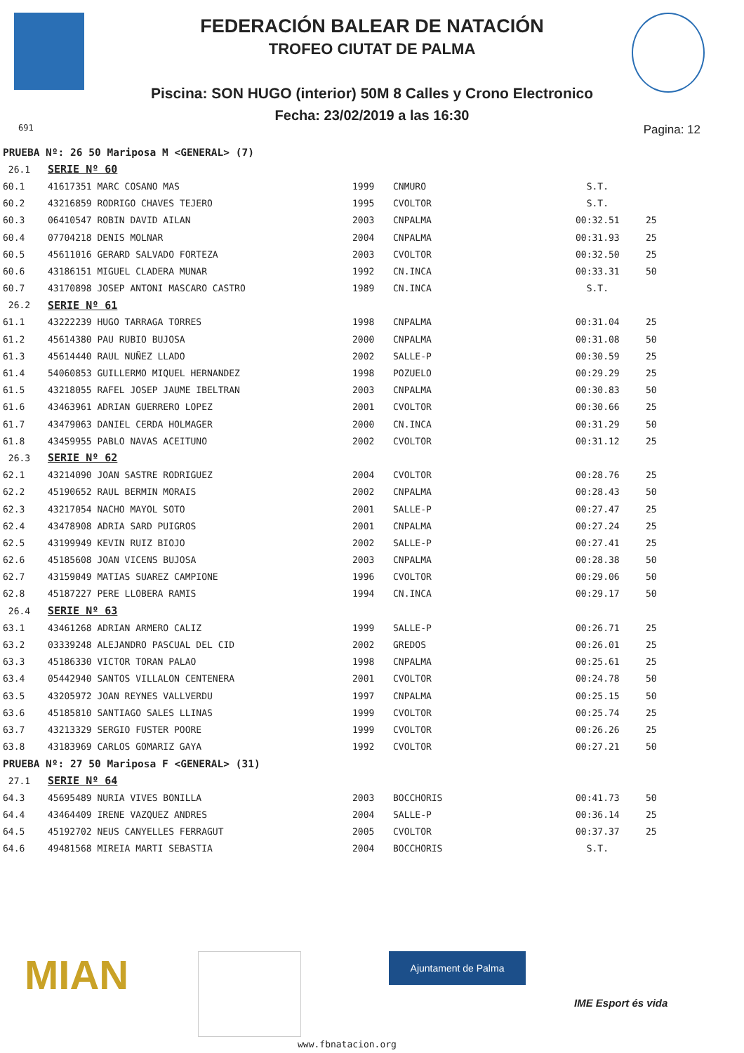FEDERACIÓN BALEAR DE NATACIÓN
TROFEO CIUTAT DE PALMA
Piscina: SON HUGO (interior) 50M 8 Calles y Crono Electronico
Fecha: 23/02/2019 a las 16:30
691 Pagina: 12
| PRUEBA Nº: 26 50 Mariposa M <GENERAL> (7) | | | | | |
| 26.1 | SERIE Nº 60 | | | | |
| 60.1 | 41617351 MARC COSANO MAS | 1999 | CNMURO | S.T. | |
| 60.2 | 43216859 RODRIGO CHAVES TEJERO | 1995 | CVOLTOR | S.T. | |
| 60.3 | 06410547 ROBIN DAVID AILAN | 2003 | CNPALMA | 00:32.51 | 25 |
| 60.4 | 07704218 DENIS MOLNAR | 2004 | CNPALMA | 00:31.93 | 25 |
| 60.5 | 45611016 GERARD SALVADO FORTEZA | 2003 | CVOLTOR | 00:32.50 | 25 |
| 60.6 | 43186151 MIGUEL CLADERA MUNAR | 1992 | CN.INCA | 00:33.31 | 50 |
| 60.7 | 43170898 JOSEP ANTONI MASCARO CASTRO | 1989 | CN.INCA | S.T. | |
| 26.2 | SERIE Nº 61 | | | | |
| 61.1 | 43222239 HUGO TARRAGA TORRES | 1998 | CNPALMA | 00:31.04 | 25 |
| 61.2 | 45614380 PAU RUBIO BUJOSA | 2000 | CNPALMA | 00:31.08 | 50 |
| 61.3 | 45614440 RAUL NUÑEZ LLADO | 2002 | SALLE-P | 00:30.59 | 25 |
| 61.4 | 54060853 GUILLERMO MIQUEL HERNANDEZ | 1998 | POZUELO | 00:29.29 | 25 |
| 61.5 | 43218055 RAFEL JOSEP JAUME IBELTRAN | 2003 | CNPALMA | 00:30.83 | 50 |
| 61.6 | 43463961 ADRIAN GUERRERO LOPEZ | 2001 | CVOLTOR | 00:30.66 | 25 |
| 61.7 | 43479063 DANIEL CERDA HOLMAGER | 2000 | CN.INCA | 00:31.29 | 50 |
| 61.8 | 43459955 PABLO NAVAS ACEITUNO | 2002 | CVOLTOR | 00:31.12 | 25 |
| 26.3 | SERIE Nº 62 | | | | |
| 62.1 | 43214090 JOAN SASTRE RODRIGUEZ | 2004 | CVOLTOR | 00:28.76 | 25 |
| 62.2 | 45190652 RAUL BERMIN MORAIS | 2002 | CNPALMA | 00:28.43 | 50 |
| 62.3 | 43217054 NACHO MAYOL SOTO | 2001 | SALLE-P | 00:27.47 | 25 |
| 62.4 | 43478908 ADRIA SARD PUIGROS | 2001 | CNPALMA | 00:27.24 | 25 |
| 62.5 | 43199949 KEVIN RUIZ BIOJO | 2002 | SALLE-P | 00:27.41 | 25 |
| 62.6 | 45185608 JOAN VICENS BUJOSA | 2003 | CNPALMA | 00:28.38 | 50 |
| 62.7 | 43159049 MATIAS SUAREZ CAMPIONE | 1996 | CVOLTOR | 00:29.06 | 50 |
| 62.8 | 45187227 PERE LLOBERA RAMIS | 1994 | CN.INCA | 00:29.17 | 50 |
| 26.4 | SERIE Nº 63 | | | | |
| 63.1 | 43461268 ADRIAN ARMERO CALIZ | 1999 | SALLE-P | 00:26.71 | 25 |
| 63.2 | 03339248 ALEJANDRO PASCUAL DEL CID | 2002 | GREDOS | 00:26.01 | 25 |
| 63.3 | 45186330 VICTOR TORAN PALAO | 1998 | CNPALMA | 00:25.61 | 25 |
| 63.4 | 05442940 SANTOS VILLALON CENTENERA | 2001 | CVOLTOR | 00:24.78 | 50 |
| 63.5 | 43205972 JOAN REYNES VALLVERDU | 1997 | CNPALMA | 00:25.15 | 50 |
| 63.6 | 45185810 SANTIAGO SALES LLINAS | 1999 | CVOLTOR | 00:25.74 | 25 |
| 63.7 | 43213329 SERGIO FUSTER POORE | 1999 | CVOLTOR | 00:26.26 | 25 |
| 63.8 | 43183969 CARLOS GOMARIZ GAYA | 1992 | CVOLTOR | 00:27.21 | 50 |
| PRUEBA Nº: 27 50 Mariposa F <GENERAL> (31) | | | | | |
| 27.1 | SERIE Nº 64 | | | | |
| 64.3 | 45695489 NURIA VIVES BONILLA | 2003 | BOCCHORIS | 00:41.73 | 50 |
| 64.4 | 43464409 IRENE VAZQUEZ ANDRES | 2004 | SALLE-P | 00:36.14 | 25 |
| 64.5 | 45192702 NEUS CANYELLES FERRAGUT | 2005 | CVOLTOR | 00:37.37 | 25 |
| 64.6 | 49481568 MIREIA MARTI SEBASTIA | 2004 | BOCCHORIS | S.T. | |
MIAN Ajuntament de Palma
IME Esport és vida
www.fbnatacion.org